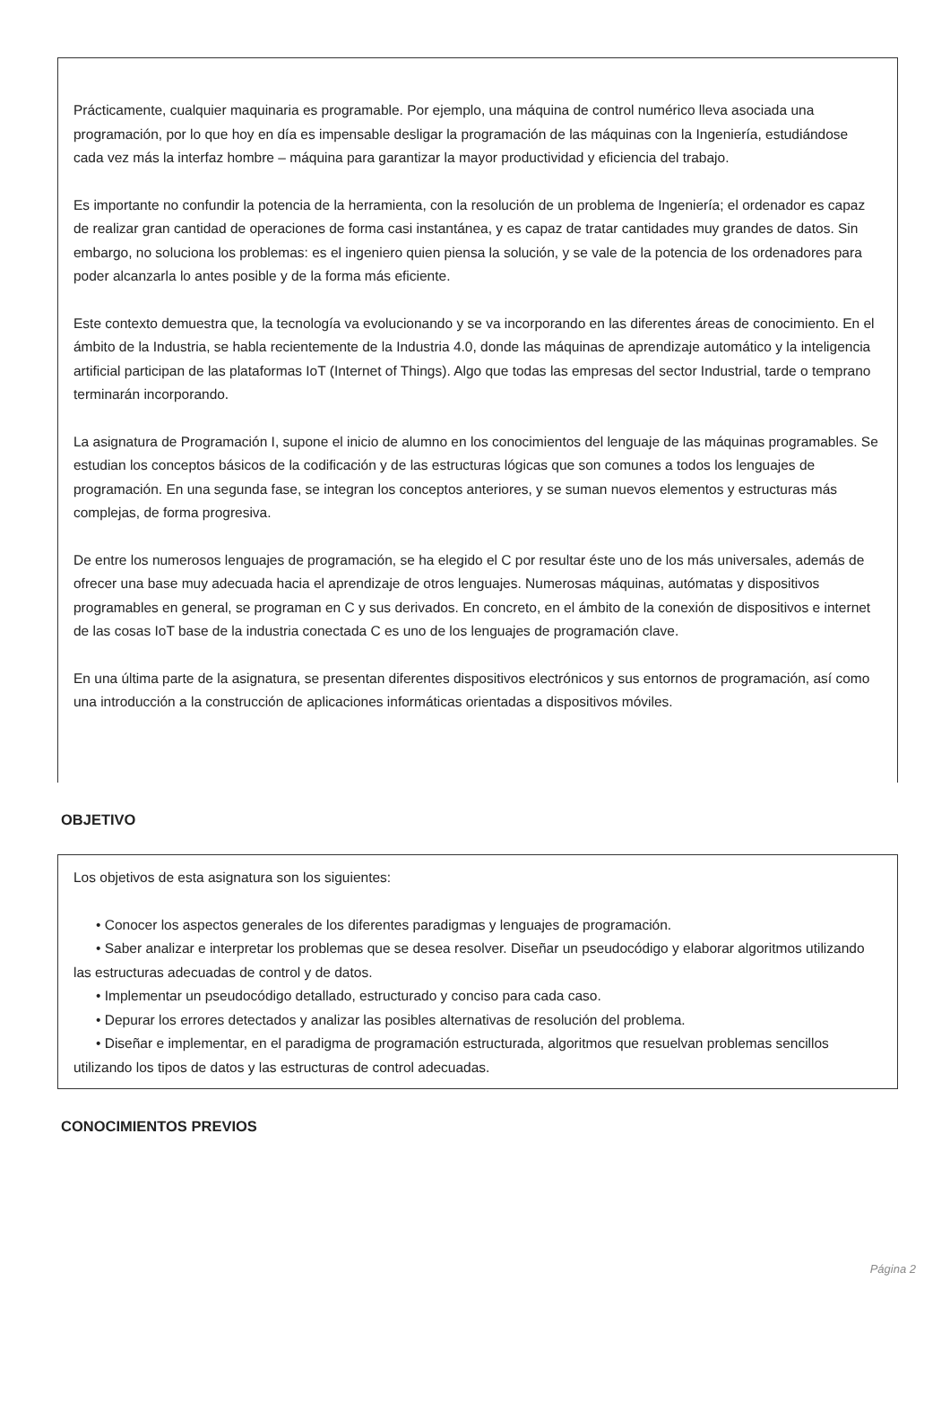Prácticamente, cualquier maquinaria es programable. Por ejemplo, una máquina de control numérico lleva asociada una programación, por lo que hoy en día es impensable desligar la programación de las máquinas con la Ingeniería, estudiándose cada vez más la interfaz hombre – máquina para garantizar la mayor productividad y eficiencia del trabajo.
Es importante no confundir la potencia de la herramienta, con la resolución de un problema de Ingeniería; el ordenador es capaz de realizar gran cantidad de operaciones de forma casi instantánea, y es capaz de tratar cantidades muy grandes de datos. Sin embargo, no soluciona los problemas: es el ingeniero quien piensa la solución, y se vale de la potencia de los ordenadores para poder alcanzarla lo antes posible y de la forma más eficiente.
Este contexto demuestra que, la tecnología va evolucionando y se va incorporando en las diferentes áreas de conocimiento. En el ámbito de la Industria, se habla recientemente de la Industria 4.0, donde las máquinas de aprendizaje automático y la inteligencia artificial participan de las plataformas IoT (Internet of Things). Algo que todas las empresas del sector Industrial, tarde o temprano terminarán incorporando.
La asignatura de Programación I, supone el inicio de alumno en los conocimientos del lenguaje de las máquinas programables. Se estudian los conceptos básicos de la codificación y de las estructuras lógicas que son comunes a todos los lenguajes de programación. En una segunda fase, se integran los conceptos anteriores, y se suman nuevos elementos y estructuras más complejas, de forma progresiva.
De entre los numerosos lenguajes de programación, se ha elegido el C por resultar éste uno de los más universales, además de ofrecer una base muy adecuada hacia el aprendizaje de otros lenguajes. Numerosas máquinas, autómatas y dispositivos programables en general, se programan en C y sus derivados. En concreto, en el ámbito de la conexión de dispositivos e internet de las cosas IoT base de la industria conectada C es uno de los lenguajes de programación clave.
En una última parte de la asignatura, se presentan diferentes dispositivos electrónicos y sus entornos de programación, así como una introducción a la construcción de aplicaciones informáticas orientadas a dispositivos móviles.
OBJETIVO
Los objetivos de esta asignatura son los siguientes:
• Conocer los aspectos generales de los diferentes paradigmas y lenguajes de programación.
• Saber analizar e interpretar los problemas que se desea resolver. Diseñar un pseudocódigo y elaborar algoritmos utilizando las estructuras adecuadas de control y de datos.
• Implementar un pseudocódigo detallado, estructurado y conciso para cada caso.
• Depurar los errores detectados y analizar las posibles alternativas de resolución del problema.
• Diseñar e implementar, en el paradigma de programación estructurada, algoritmos que resuelvan problemas sencillos utilizando los tipos de datos y las estructuras de control adecuadas.
CONOCIMIENTOS PREVIOS
Página 2